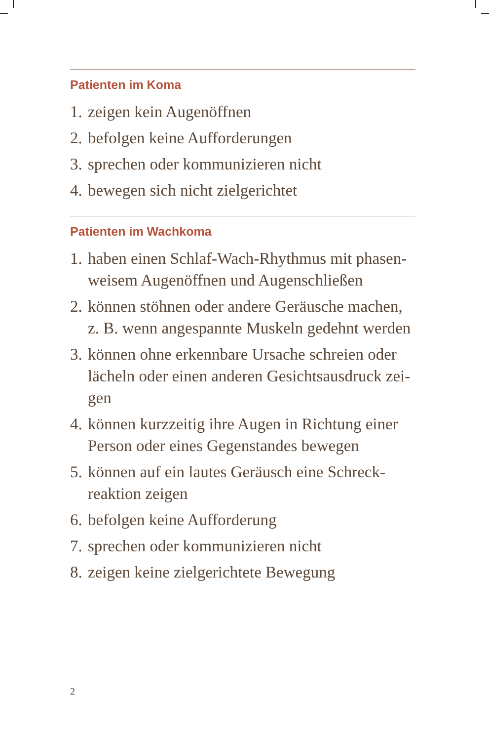Patienten im Koma
1. zeigen kein Augenöffnen
2. befolgen keine Aufforderungen
3. sprechen oder kommunizieren nicht
4. bewegen sich nicht zielgerichtet
Patienten im Wachkoma
1. haben einen Schlaf-Wach-Rhythmus mit phasen­weisem Augenöffnen und Augenschließen
2. können stöhnen oder andere Geräusche machen, z. B. wenn angespannte Muskeln gedehnt wer­den
3. können ohne erkennbare Ursache schreien oder lächeln oder einen anderen Gesichtsausdruck zei­gen
4. können kurzzeitig ihre Augen in Richtung einer Person oder eines Gegenstandes bewegen
5. können auf ein lautes Geräusch eine Schreck­reaktion zeigen
6. befolgen keine Aufforderung
7. sprechen oder kommunizieren nicht
8. zeigen keine zielgerichtete Bewegung
2